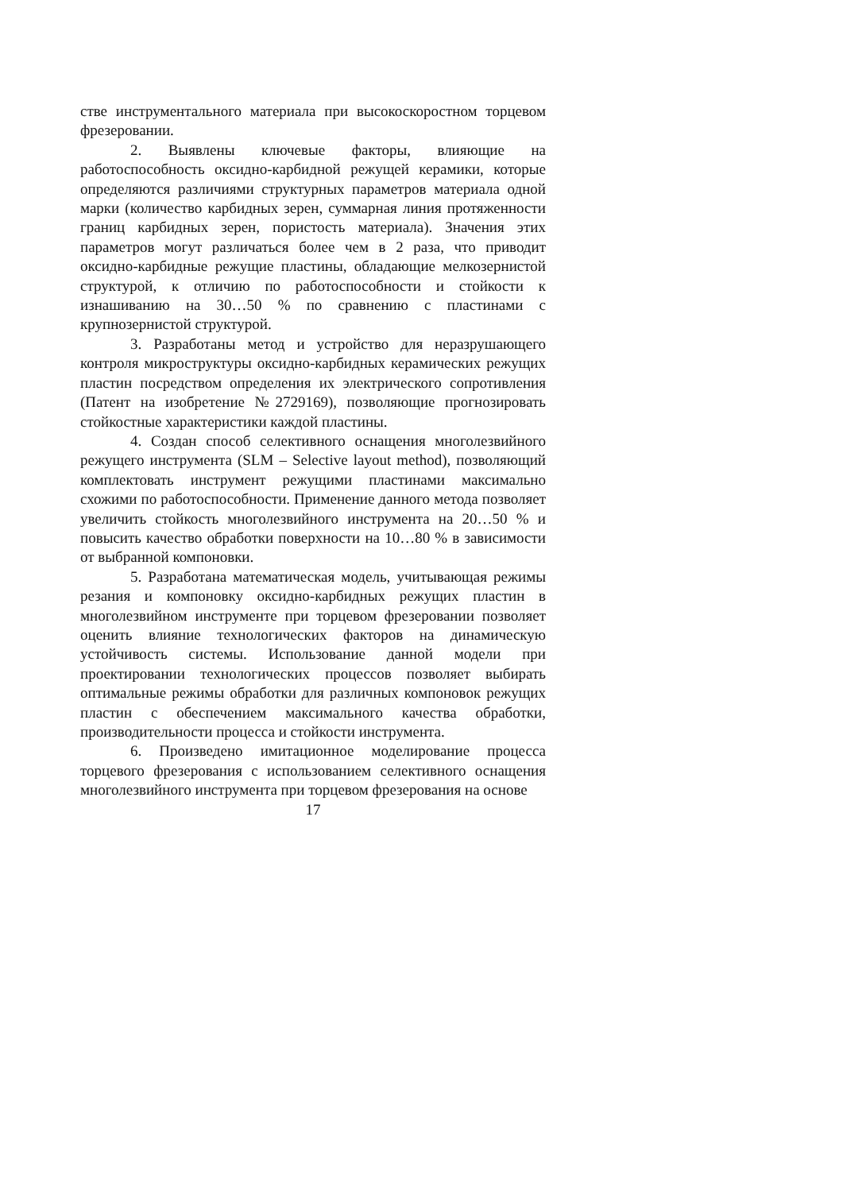стве инструментального материала при высокоскоростном торцевом фрезеровании.
2. Выявлены ключевые факторы, влияющие на работоспособность оксидно-карбидной режущей керамики, которые определяются различиями структурных параметров материала одной марки (количество карбидных зерен, суммарная линия протяженности границ карбидных зерен, пористость материала). Значения этих параметров могут различаться более чем в 2 раза, что приводит оксидно-карбидные режущие пластины, обладающие мелкозернистой структурой, к отличию по работоспособности и стойкости к изнашиванию на 30…50 % по сравнению с пластинами с крупнозернистой структурой.
3. Разработаны метод и устройство для неразрушающего контроля микроструктуры оксидно-карбидных керамических режущих пластин посредством определения их электрического сопротивления (Патент на изобретение №2729169), позволяющие прогнозировать стойкостные характеристики каждой пластины.
4. Создан способ селективного оснащения многолезвийного режущего инструмента (SLM – Selective layout method), позволяющий комплектовать инструмент режущими пластинами максимально схожими по работоспособности. Применение данного метода позволяет увеличить стойкость многолезвийного инструмента на 20…50 % и повысить качество обработки поверхности на 10…80 % в зависимости от выбранной компоновки.
5. Разработана математическая модель, учитывающая режимы резания и компоновку оксидно-карбидных режущих пластин в многолезвийном инструменте при торцевом фрезеровании позволяет оценить влияние технологических факторов на динамическую устойчивость системы. Использование данной модели при проектировании технологических процессов позволяет выбирать оптимальные режимы обработки для различных компоновок режущих пластин с обеспечением максимального качества обработки, производительности процесса и стойкости инструмента.
6. Произведено имитационное моделирование процесса торцевого фрезерования с использованием селективного оснащения многолезвийного инструмента при торцевом фрезерования на основе
17